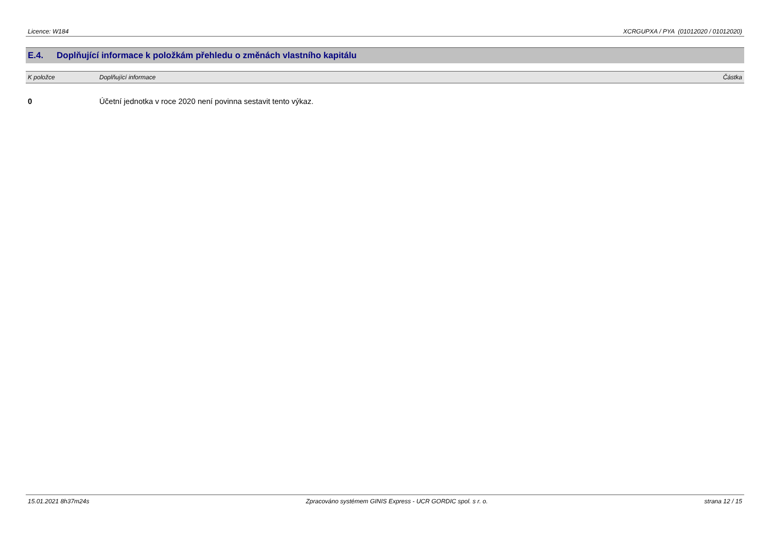Licence: W184 XCRGUPXA / PYA (01012020 / 01012020)
E.4. Doplňující informace k položkám přehledu o změnách vlastního kapitálu
| K položce | Doplňující informace | Částka |
| --- | --- | --- |
| 0 | Účetní jednotka v roce 2020 není povinna sestavit tento výkaz. | |
15.01.2021 8h37m24s Zpracováno systémem GINIS Express - UCR GORDIC spol. s r. o. strana 12 / 15